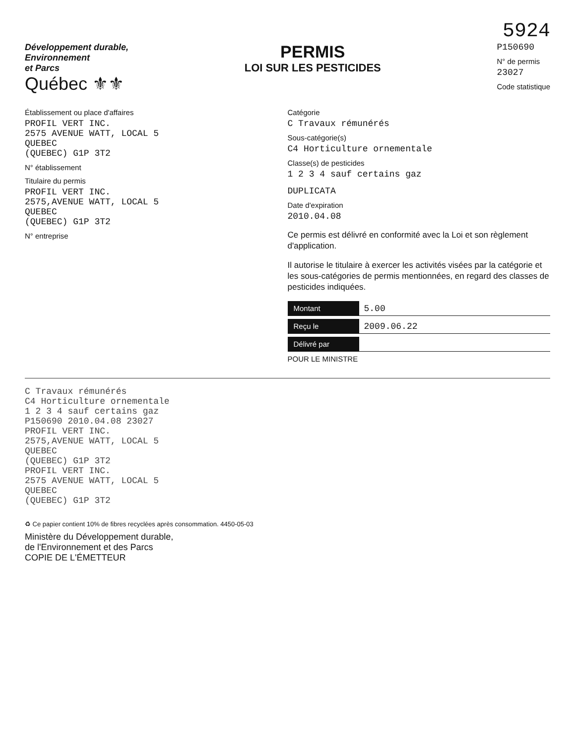5924
Développement durable,
Environnement
et Parcs
Québec ⚜⚜
PERMIS
LOI SUR LES PESTICIDES
P150690
N° de permis
23027
Code statistique
Établissement ou place d'affaires
PROFIL VERT INC.
2575 AVENUE WATT, LOCAL 5
QUEBEC
(QUEBEC) G1P 3T2
N° établissement
Titulaire du permis
PROFIL VERT INC.
2575,AVENUE WATT, LOCAL 5
QUEBEC
(QUEBEC) G1P 3T2
N° entreprise
Catégorie
C Travaux rémunérés
Sous-catégorie(s)
C4 Horticulture ornementale
Classe(s) de pesticides
1 2 3 4 sauf certains gaz
DUPLICATA
Date d'expiration
2010.04.08
Ce permis est délivré en conformité avec la Loi et son règlement d'application.
Il autorise le titulaire à exercer les activités visées par la catégorie et les sous-catégories de permis mentionnées, en regard des classes de pesticides indiquées.
Montant 5.00
Reçu le 2009.06.22
Délivré par
POUR LE MINISTRE
C Travaux rémunérés
C4 Horticulture ornementale
1 2 3 4 sauf certains gaz
P150690 2010.04.08 23027
PROFIL VERT INC.
2575,AVENUE WATT, LOCAL 5
QUEBEC
(QUEBEC) G1P 3T2
PROFIL VERT INC.
2575 AVENUE WATT, LOCAL 5
QUEBEC
(QUEBEC) G1P 3T2
♻ Ce papier contient 10% de fibres recyclées après consommation. 4450-05-03
Ministère du Développement durable,
de l'Environnement et des Parcs
COPIE DE L'ÉMETTEUR